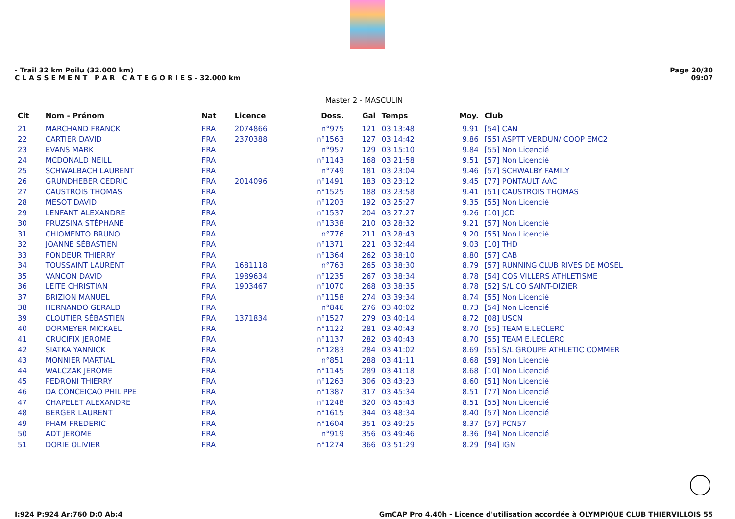- Trail 32 km Poilu (32.000 km)
C L A S S E M E N T P A R C A T E G O R I E S - 32.000 km
Page 20/30
09:07
| Master 2 - MASCULIN | | | | | | | | |
| --- | --- | --- | --- | --- | --- | --- | --- | --- |
| Clt | Nom - Prénom | Nat | Licence | Doss. | Gal | Temps | Moy. | Club |
| 21 | MARCHAND FRANCK | FRA | 2074866 | n°975 | 121 | 03:13:48 | 9.91 | [54] CAN |
| 22 | CARTIER DAVID | FRA | 2370388 | n°1563 | 127 | 03:14:42 | 9.86 | [55] ASPTT VERDUN/ COOP EMC2 |
| 23 | EVANS MARK | FRA | | n°957 | 129 | 03:15:10 | 9.84 | [55] Non Licencié |
| 24 | MCDONALD NEILL | FRA | | n°1143 | 168 | 03:21:58 | 9.51 | [57] Non Licencié |
| 25 | SCHWALBACH LAURENT | FRA | | n°749 | 181 | 03:23:04 | 9.46 | [57] SCHWALBY FAMILY |
| 26 | GRUNDHEBER CEDRIC | FRA | 2014096 | n°1491 | 183 | 03:23:12 | 9.45 | [77] PONTAULT AAC |
| 27 | CAUSTROIS THOMAS | FRA | | n°1525 | 188 | 03:23:58 | 9.41 | [51] CAUSTROIS THOMAS |
| 28 | MESOT DAVID | FRA | | n°1203 | 192 | 03:25:27 | 9.35 | [55] Non Licencié |
| 29 | LENFANT ALEXANDRE | FRA | | n°1537 | 204 | 03:27:27 | 9.26 | [10] JCD |
| 30 | PRUZSINA STÉPHANE | FRA | | n°1338 | 210 | 03:28:32 | 9.21 | [57] Non Licencié |
| 31 | CHIOMENTO BRUNO | FRA | | n°776 | 211 | 03:28:43 | 9.20 | [55] Non Licencié |
| 32 | JOANNE SÉBASTIEN | FRA | | n°1371 | 221 | 03:32:44 | 9.03 | [10] THD |
| 33 | FONDEUR THIERRY | FRA | | n°1364 | 262 | 03:38:10 | 8.80 | [57] CAB |
| 34 | TOUSSAINT LAURENT | FRA | 1681118 | n°763 | 265 | 03:38:30 | 8.79 | [57] RUNNING CLUB RIVES DE MOSEL |
| 35 | VANCON DAVID | FRA | 1989634 | n°1235 | 267 | 03:38:34 | 8.78 | [54] COS VILLERS ATHLETISME |
| 36 | LEITE CHRISTIAN | FRA | 1903467 | n°1070 | 268 | 03:38:35 | 8.78 | [52] S/L CO SAINT-DIZIER |
| 37 | BRIZION MANUEL | FRA | | n°1158 | 274 | 03:39:34 | 8.74 | [55] Non Licencié |
| 38 | HERNANDO GERALD | FRA | | n°846 | 276 | 03:40:02 | 8.73 | [54] Non Licencié |
| 39 | CLOUTIER SÉBASTIEN | FRA | 1371834 | n°1527 | 279 | 03:40:14 | 8.72 | [08] USCN |
| 40 | DORMEYER MICKAEL | FRA | | n°1122 | 281 | 03:40:43 | 8.70 | [55] TEAM E.LECLERC |
| 41 | CRUCIFIX JEROME | FRA | | n°1137 | 282 | 03:40:43 | 8.70 | [55] TEAM E.LECLERC |
| 42 | SIATKA YANNICK | FRA | | n°1283 | 284 | 03:41:02 | 8.69 | [55] S/L GROUPE ATHLETIC COMMER |
| 43 | MONNIER MARTIAL | FRA | | n°851 | 288 | 03:41:11 | 8.68 | [59] Non Licencié |
| 44 | WALCZAK JEROME | FRA | | n°1145 | 289 | 03:41:18 | 8.68 | [10] Non Licencié |
| 45 | PEDRONI THIERRY | FRA | | n°1263 | 306 | 03:43:23 | 8.60 | [51] Non Licencié |
| 46 | DA CONCEICAO PHILIPPE | FRA | | n°1387 | 317 | 03:45:34 | 8.51 | [77] Non Licencié |
| 47 | CHAPELET ALEXANDRE | FRA | | n°1248 | 320 | 03:45:43 | 8.51 | [55] Non Licencié |
| 48 | BERGER LAURENT | FRA | | n°1615 | 344 | 03:48:34 | 8.40 | [57] Non Licencié |
| 49 | PHAM FREDERIC | FRA | | n°1604 | 351 | 03:49:25 | 8.37 | [57] PCN57 |
| 50 | ADT JEROME | FRA | | n°919 | 356 | 03:49:46 | 8.36 | [94] Non Licencié |
| 51 | DORIE OLIVIER | FRA | | n°1274 | 366 | 03:51:29 | 8.29 | [94] IGN |
I:924 P:924 Ar:760 D:0 Ab:4 GmCAP Pro 4.40h - Licence d'utilisation accordée à OLYMPIQUE CLUB THIERVILLOIS 55